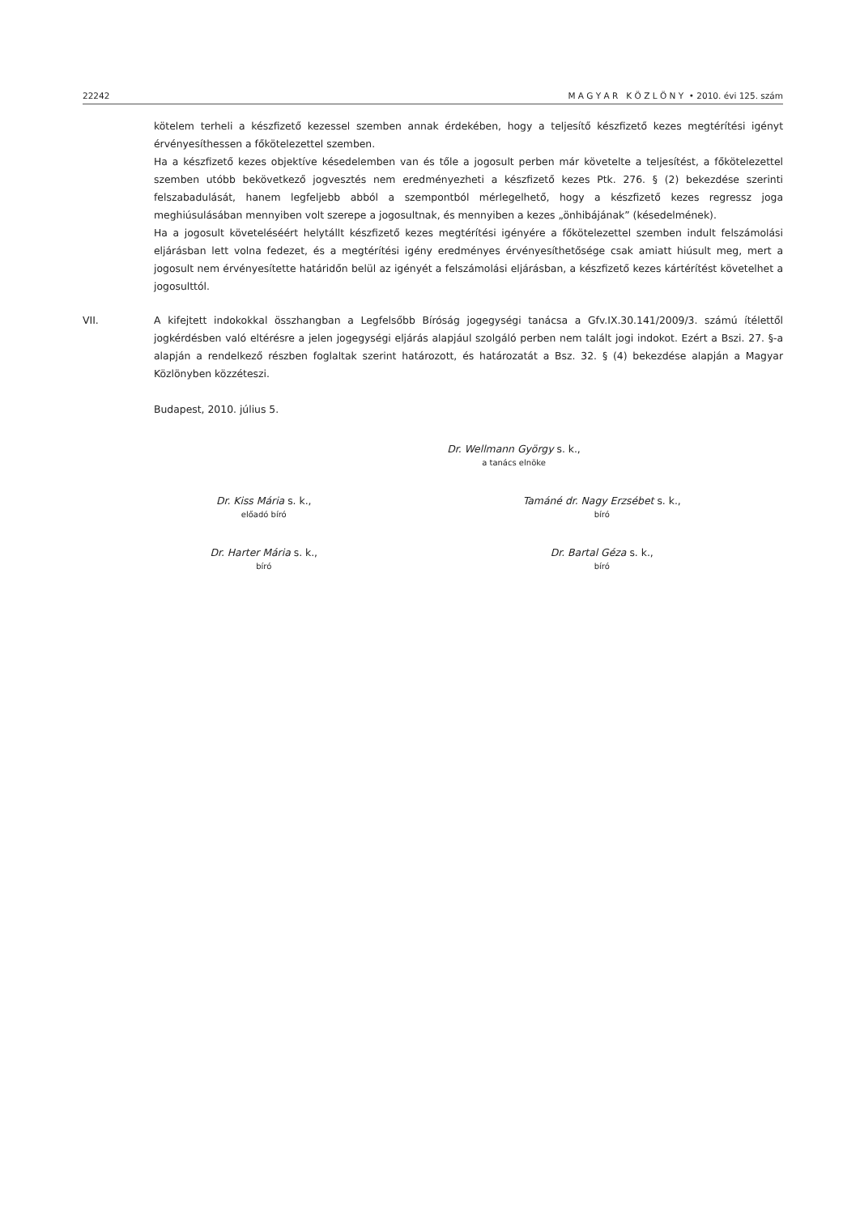22242 M A G Y A R K Ö Z L Ö N Y • 2010. évi 125. szám
kötelem terheli a készfizető kezessel szemben annak érdekében, hogy a teljesítő készfizető kezes megtérítési igényt érvényesíthessen a főkötelezettel szemben.
Ha a készfizető kezes objektíve késedelemben van és tőle a jogosult perben már követelte a teljesítést, a főkötelezettel szemben utóbb bekövetkező jogvesztés nem eredményezheti a készfizető kezes Ptk. 276. § (2) bekezdése szerinti felszabadulását, hanem legfeljebb abból a szempontból mérlegelhető, hogy a készfizető kezes regressz joga meghiúsulásában mennyiben volt szerepe a jogosultnak, és mennyiben a kezes „önhibájának” (késedelmének).
Ha a jogosult követeléséért helytállt készfizető kezes megtérítési igényére a főkötelezettel szemben indult felszámolási eljárásban lett volna fedezet, és a megtérítési igény eredményes érvényesíthetősége csak amiatt hiúsult meg, mert a jogosult nem érvényesítette határidőn belül az igényét a felszámolási eljárásban, a készfizető kezes kártérítést követelhet a jogosulttól.
VII. A kifejtett indokokkal összhangban a Legfelsőbb Bíróság jogegységi tanácsa a Gfv.IX.30.141/2009/3. számú ítélettől jogkérdésben való eltérésre a jelen jogegységi eljárás alapjául szolgáló perben nem talált jogi indokot. Ezért a Bszi. 27. §-a alapján a rendelkező részben foglaltak szerint határozott, és határozatát a Bsz. 32. § (4) bekezdése alapján a Magyar Közlönyben közzéteszi.
Budapest, 2010. július 5.
Dr. Wellmann György s. k.,
a tanács elnöke
Dr. Kiss Mária s. k.,
előadó bíró
Tamáné dr. Nagy Erzsébet s. k.,
bíró
Dr. Harter Mária s. k.,
bíró
Dr. Bartal Géza s. k.,
bíró